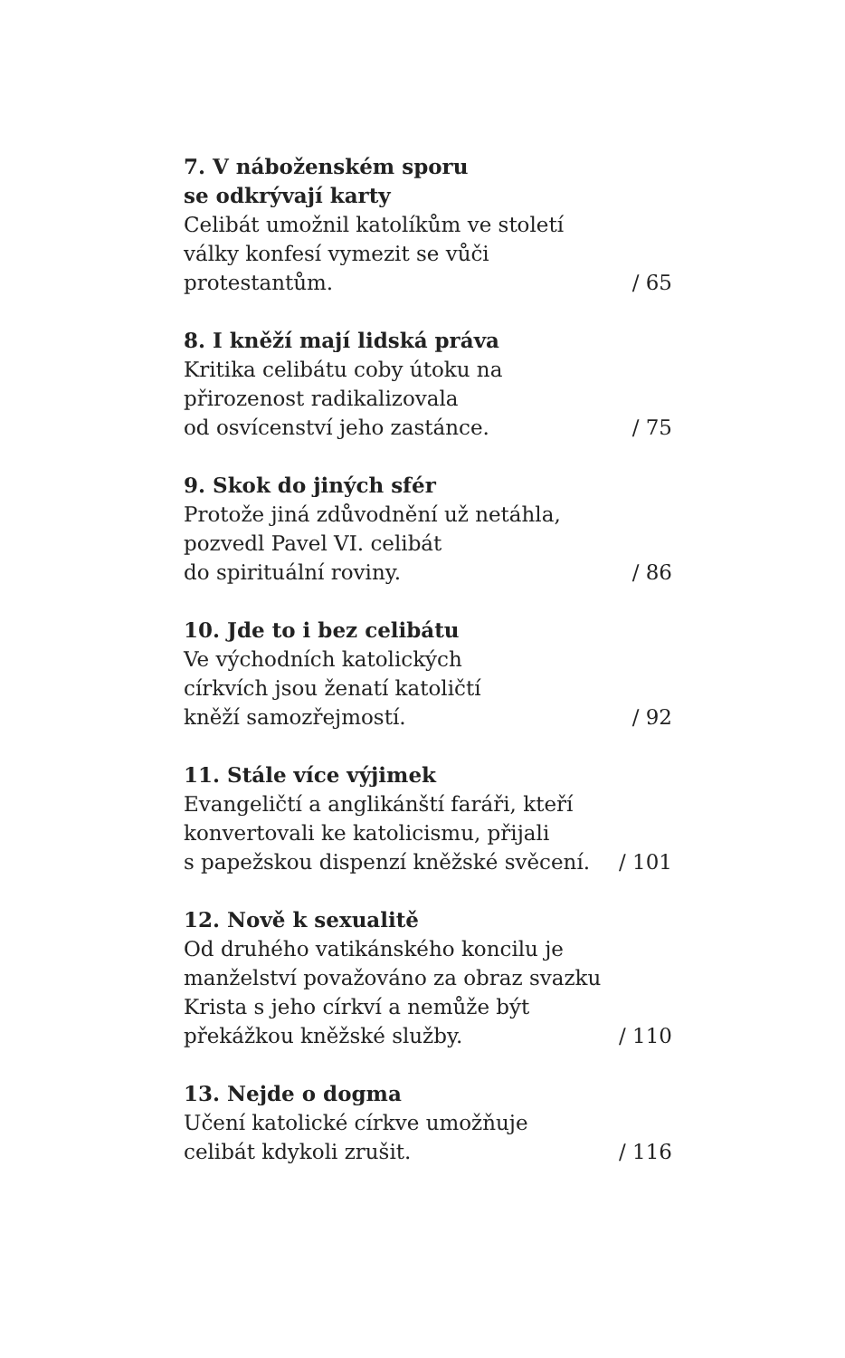7. V náboženském sporu
se odkrývají karty
Celibát umožnil katolíkům ve století
války konfesí vymezit se vůči
protestantům. / 65
8. I kněží mají lidská práva
Kritika celibátu coby útoku na
přirozenost radikalizovala
od osvícenství jeho zastánce. / 75
9. Skok do jiných sfér
Protože jiná zdůvodnění už netáhla,
pozvedl Pavel VI. celibát
do spirituální roviny. / 86
10. Jde to i bez celibátu
Ve východních katolických
církvích jsou ženatí katoličtí
kněží samozřejmostí. / 92
11. Stále více výjimek
Evangeličtí a anglikánští faráři, kteří
konvertovali ke katolicismu, přijali
s papežskou dispenzí kněžské svěcení. / 101
12. Nově k sexualitě
Od druhého vatikánského koncilu je
manželství považováno za obraz svazku
Krista s jeho církví a nemůže být
překážkou kněžské služby. / 110
13. Nejde o dogma
Učení katolické církve umožňuje
celibát kdykoli zrušit. / 116